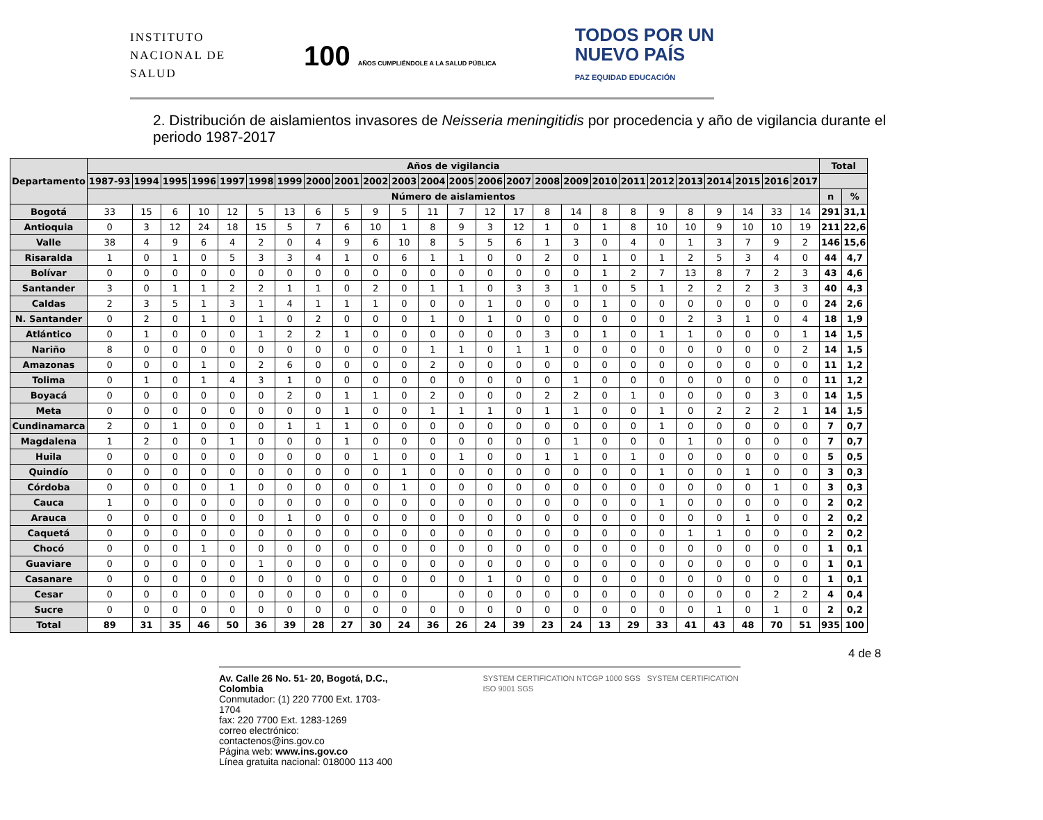INSTITUTO
NACIONAL DE
SALUD
100 AÑOS CUMPLIÉNDOLE A LA SALUD PÚBLICA
TODOS POR UN
NUEVO PAÍS
PAZ EQUIDAD EDUCACIÓN
2. Distribución de aislamientos invasores de Neisseria meningitidis por procedencia y año de vigilancia durante el periodo 1987-2017
| Departamento | Años de vigilancia | | | | | | | | | | | | | | | | | | | | | | | | | Total | |
| --- | --- | --- | --- | --- | --- | --- | --- | --- | --- | --- | --- | --- | --- | --- | --- | --- | --- | --- | --- | --- | --- | --- | --- | --- | --- | --- | --- |
| | 1987-93 | 1994 | 1995 | 1996 | 1997 | 1998 | 1999 | 2000 | 2001 | 2002 | 2003 | 2004 | 2005 | 2006 | 2007 | 2008 | 2009 | 2010 | 2011 | 2012 | 2013 | 2014 | 2015 | 2016 | 2017 | | |
| | Número de aislamientos | | | | | | | | | | | | | | | | | | | | | | | | | n | % |
| Bogotá | 33 | 15 | 6 | 10 | 12 | 5 | 13 | 6 | 5 | 9 | 5 | 11 | 7 | 12 | 17 | 8 | 14 | 8 | 8 | 9 | 8 | 9 | 14 | 33 | 14 | 291 | 31,1 |
| Antioquia | 0 | 3 | 12 | 24 | 18 | 15 | 5 | 7 | 6 | 10 | 1 | 8 | 9 | 3 | 12 | 1 | 0 | 1 | 8 | 10 | 10 | 9 | 10 | 10 | 19 | 211 | 22,6 |
| Valle | 38 | 4 | 9 | 6 | 4 | 2 | 0 | 4 | 9 | 6 | 10 | 8 | 5 | 5 | 6 | 1 | 3 | 0 | 4 | 0 | 1 | 3 | 7 | 9 | 2 | 146 | 15,6 |
| Risaralda | 1 | 0 | 1 | 0 | 5 | 3 | 3 | 4 | 1 | 0 | 6 | 1 | 1 | 0 | 0 | 2 | 0 | 1 | 0 | 1 | 2 | 5 | 3 | 4 | 0 | 44 | 4,7 |
| Bolívar | 0 | 0 | 0 | 0 | 0 | 0 | 0 | 0 | 0 | 0 | 0 | 0 | 0 | 0 | 0 | 0 | 0 | 1 | 2 | 7 | 13 | 8 | 7 | 2 | 3 | 43 | 4,6 |
| Santander | 3 | 0 | 1 | 1 | 2 | 2 | 1 | 1 | 0 | 2 | 0 | 1 | 1 | 0 | 3 | 3 | 1 | 0 | 5 | 1 | 2 | 2 | 2 | 3 | 3 | 40 | 4,3 |
| Caldas | 2 | 3 | 5 | 1 | 3 | 1 | 4 | 1 | 1 | 1 | 0 | 0 | 0 | 1 | 0 | 0 | 0 | 1 | 0 | 0 | 0 | 0 | 0 | 0 | 0 | 24 | 2,6 |
| N. Santander | 0 | 2 | 0 | 1 | 0 | 1 | 0 | 2 | 0 | 0 | 0 | 1 | 0 | 1 | 0 | 0 | 0 | 0 | 0 | 0 | 2 | 3 | 1 | 0 | 4 | 18 | 1,9 |
| Atlántico | 0 | 1 | 0 | 0 | 0 | 1 | 2 | 2 | 1 | 0 | 0 | 0 | 0 | 0 | 0 | 3 | 0 | 1 | 0 | 1 | 1 | 0 | 0 | 0 | 1 | 14 | 1,5 |
| Nariño | 8 | 0 | 0 | 0 | 0 | 0 | 0 | 0 | 0 | 0 | 0 | 1 | 1 | 0 | 1 | 1 | 0 | 0 | 0 | 0 | 0 | 0 | 0 | 0 | 2 | 14 | 1,5 |
| Amazonas | 0 | 0 | 0 | 1 | 0 | 2 | 6 | 0 | 0 | 0 | 0 | 2 | 0 | 0 | 0 | 0 | 0 | 0 | 0 | 0 | 0 | 0 | 0 | 0 | 0 | 11 | 1,2 |
| Tolima | 0 | 1 | 0 | 1 | 4 | 3 | 1 | 0 | 0 | 0 | 0 | 0 | 0 | 0 | 0 | 0 | 1 | 0 | 0 | 0 | 0 | 0 | 0 | 0 | 0 | 11 | 1,2 |
| Boyacá | 0 | 0 | 0 | 0 | 0 | 0 | 2 | 0 | 1 | 1 | 0 | 2 | 0 | 0 | 0 | 2 | 2 | 0 | 1 | 0 | 0 | 0 | 0 | 3 | 0 | 14 | 1,5 |
| Meta | 0 | 0 | 0 | 0 | 0 | 0 | 0 | 0 | 1 | 0 | 0 | 1 | 1 | 1 | 0 | 1 | 1 | 0 | 0 | 1 | 0 | 2 | 2 | 2 | 1 | 14 | 1,5 |
| Cundinamarca | 2 | 0 | 1 | 0 | 0 | 0 | 1 | 1 | 1 | 0 | 0 | 0 | 0 | 0 | 0 | 0 | 0 | 0 | 0 | 1 | 0 | 0 | 0 | 0 | 0 | 7 | 0,7 |
| Magdalena | 1 | 2 | 0 | 0 | 1 | 0 | 0 | 0 | 1 | 0 | 0 | 0 | 0 | 0 | 0 | 0 | 1 | 0 | 0 | 0 | 1 | 0 | 0 | 0 | 0 | 7 | 0,7 |
| Huila | 0 | 0 | 0 | 0 | 0 | 0 | 0 | 0 | 0 | 1 | 0 | 0 | 1 | 0 | 0 | 1 | 1 | 0 | 1 | 0 | 0 | 0 | 0 | 0 | 0 | 5 | 0,5 |
| Quindío | 0 | 0 | 0 | 0 | 0 | 0 | 0 | 0 | 0 | 0 | 1 | 0 | 0 | 0 | 0 | 0 | 0 | 0 | 0 | 1 | 0 | 0 | 1 | 0 | 0 | 3 | 0,3 |
| Córdoba | 0 | 0 | 0 | 0 | 1 | 0 | 0 | 0 | 0 | 0 | 1 | 0 | 0 | 0 | 0 | 0 | 0 | 0 | 0 | 0 | 0 | 0 | 0 | 1 | 0 | 3 | 0,3 |
| Cauca | 1 | 0 | 0 | 0 | 0 | 0 | 0 | 0 | 0 | 0 | 0 | 0 | 0 | 0 | 0 | 0 | 0 | 0 | 0 | 1 | 0 | 0 | 0 | 0 | 0 | 2 | 0,2 |
| Arauca | 0 | 0 | 0 | 0 | 0 | 0 | 1 | 0 | 0 | 0 | 0 | 0 | 0 | 0 | 0 | 0 | 0 | 0 | 0 | 0 | 0 | 0 | 1 | 0 | 0 | 2 | 0,2 |
| Caquetá | 0 | 0 | 0 | 0 | 0 | 0 | 0 | 0 | 0 | 0 | 0 | 0 | 0 | 0 | 0 | 0 | 0 | 0 | 0 | 0 | 1 | 1 | 0 | 0 | 0 | 2 | 0,2 |
| Chocó | 0 | 0 | 0 | 1 | 0 | 0 | 0 | 0 | 0 | 0 | 0 | 0 | 0 | 0 | 0 | 0 | 0 | 0 | 0 | 0 | 0 | 0 | 0 | 0 | 0 | 1 | 0,1 |
| Guaviare | 0 | 0 | 0 | 0 | 0 | 1 | 0 | 0 | 0 | 0 | 0 | 0 | 0 | 0 | 0 | 0 | 0 | 0 | 0 | 0 | 0 | 0 | 0 | 0 | 0 | 1 | 0,1 |
| Casanare | 0 | 0 | 0 | 0 | 0 | 0 | 0 | 0 | 0 | 0 | 0 | 0 | 0 | 1 | 0 | 0 | 0 | 0 | 0 | 0 | 0 | 0 | 0 | 0 | 0 | 1 | 0,1 |
| Cesar | 0 | 0 | 0 | 0 | 0 | 0 | 0 | 0 | 0 | 0 | 0 | | 0 | 0 | 0 | 0 | 0 | 0 | 0 | 0 | 0 | 0 | 0 | 2 | 2 | 4 | 0,4 |
| Sucre | 0 | 0 | 0 | 0 | 0 | 0 | 0 | 0 | 0 | 0 | 0 | 0 | 0 | 0 | 0 | 0 | 0 | 0 | 0 | 0 | 0 | 1 | 0 | 1 | 0 | 2 | 0,2 |
| Total | 89 | 31 | 35 | 46 | 50 | 36 | 39 | 28 | 27 | 30 | 24 | 36 | 26 | 24 | 39 | 23 | 24 | 13 | 29 | 33 | 41 | 43 | 48 | 70 | 51 | 935 | 100 |
4 de 8
Av. Calle 26 No. 51- 20, Bogotá, D.C., Colombia
Conmutador: (1) 220 7700 Ext. 1703-1704
fax: 220 7700 Ext. 1283-1269
correo electrónico: contactenos@ins.gov.co
Página web: www.ins.gov.co
Línea gratuita nacional: 018000 113 400
SYSTEM CERTIFICATION NTCGP 1000 SGS SYSTEM CERTIFICATION ISO 9001 SGS